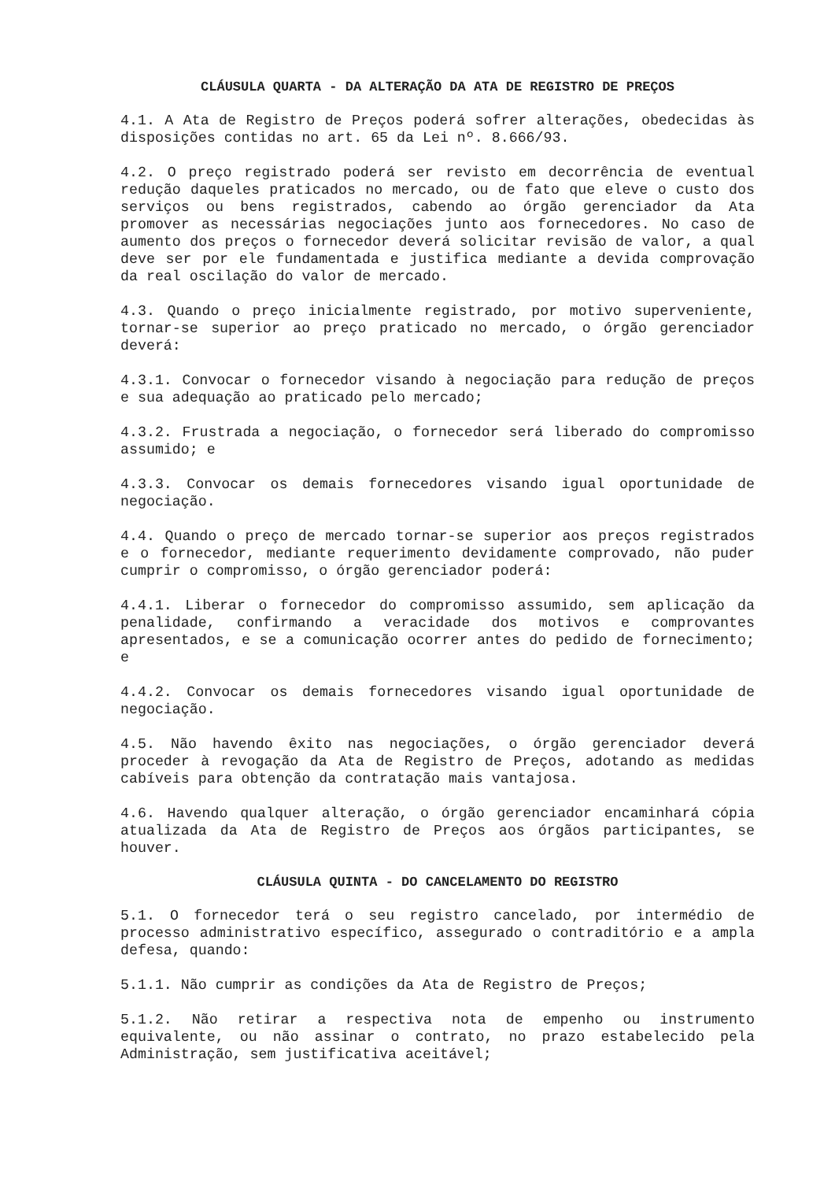CLÁUSULA QUARTA - DA ALTERAÇÃO DA ATA DE REGISTRO DE PREÇOS
4.1. A Ata de Registro de Preços poderá sofrer alterações, obedecidas às disposições contidas no art. 65 da Lei nº. 8.666/93.
4.2. O preço registrado poderá ser revisto em decorrência de eventual redução daqueles praticados no mercado, ou de fato que eleve o custo dos serviços ou bens registrados, cabendo ao órgão gerenciador da Ata promover as necessárias negociações junto aos fornecedores. No caso de aumento dos preços o fornecedor deverá solicitar revisão de valor, a qual deve ser por ele fundamentada e justifica mediante a devida comprovação da real oscilação do valor de mercado.
4.3. Quando o preço inicialmente registrado, por motivo superveniente, tornar-se superior ao preço praticado no mercado, o órgão gerenciador deverá:
4.3.1. Convocar o fornecedor visando à negociação para redução de preços e sua adequação ao praticado pelo mercado;
4.3.2. Frustrada a negociação, o fornecedor será liberado do compromisso assumido; e
4.3.3. Convocar os demais fornecedores visando igual oportunidade de negociação.
4.4. Quando o preço de mercado tornar-se superior aos preços registrados e o fornecedor, mediante requerimento devidamente comprovado, não puder cumprir o compromisso, o órgão gerenciador poderá:
4.4.1. Liberar o fornecedor do compromisso assumido, sem aplicação da penalidade, confirmando a veracidade dos motivos e comprovantes apresentados, e se a comunicação ocorrer antes do pedido de fornecimento; e
4.4.2. Convocar os demais fornecedores visando igual oportunidade de negociação.
4.5. Não havendo êxito nas negociações, o órgão gerenciador deverá proceder à revogação da Ata de Registro de Preços, adotando as medidas cabíveis para obtenção da contratação mais vantajosa.
4.6. Havendo qualquer alteração, o órgão gerenciador encaminhará cópia atualizada da Ata de Registro de Preços aos órgãos participantes, se houver.
CLÁUSULA QUINTA - DO CANCELAMENTO DO REGISTRO
5.1. O fornecedor terá o seu registro cancelado, por intermédio de processo administrativo específico, assegurado o contraditório e a ampla defesa, quando:
5.1.1. Não cumprir as condições da Ata de Registro de Preços;
5.1.2. Não retirar a respectiva nota de empenho ou instrumento equivalente, ou não assinar o contrato, no prazo estabelecido pela Administração, sem justificativa aceitável;